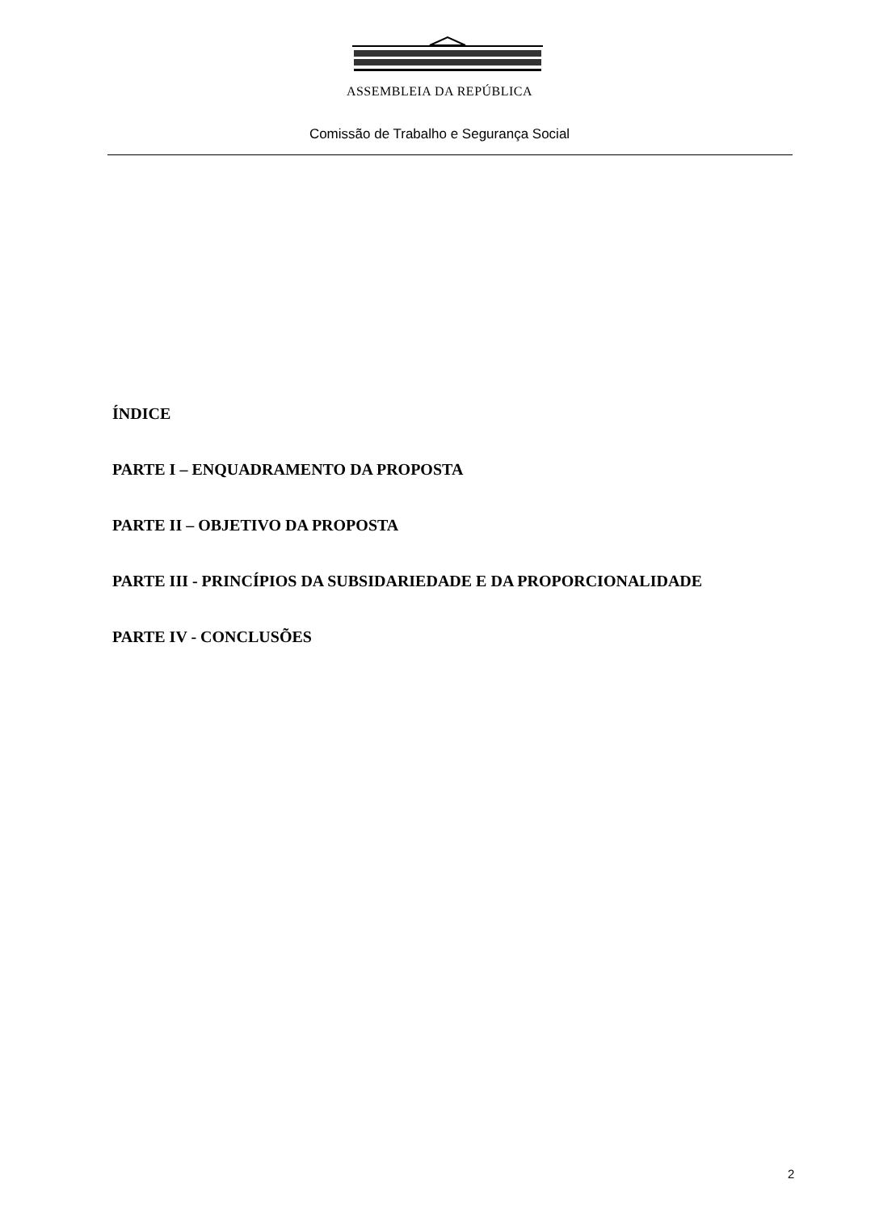ASSEMBLEIA DA REPÚBLICA
Comissão de Trabalho e Segurança Social
ÍNDICE
PARTE I – ENQUADRAMENTO DA PROPOSTA
PARTE II – OBJETIVO DA PROPOSTA
PARTE III - PRINCÍPIOS DA SUBSIDARIEDADE E DA PROPORCIONALIDADE
PARTE IV - CONCLUSÕES
2